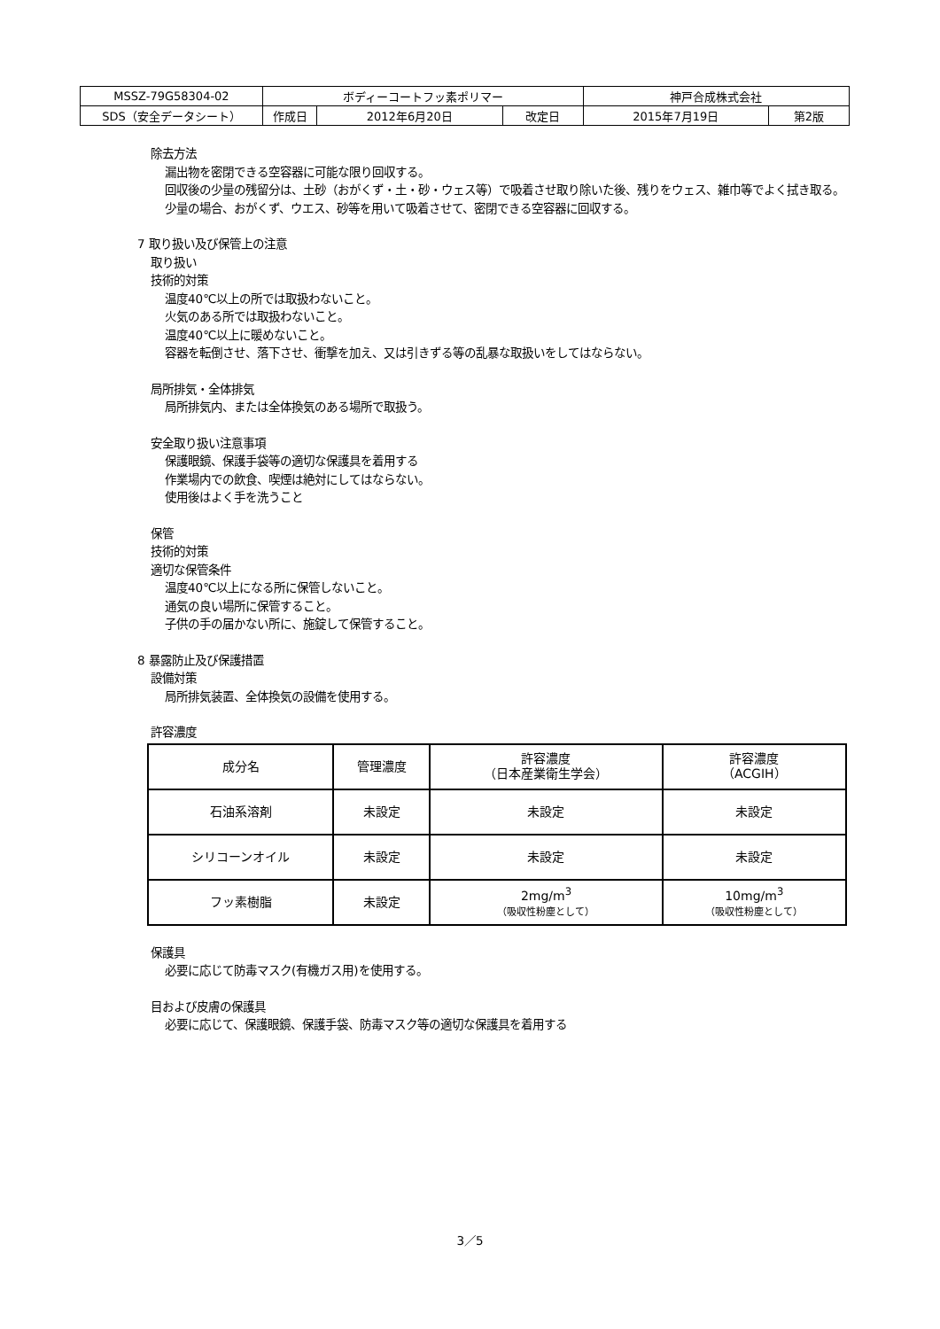| MSSZ-79G58304-02 | ボディーコートフッ素ポリマー | | | 神戸合成株式会社 | |
| SDS（安全データシート） | 作成日 | 2012年6月20日 | 改定日 | 2015年7月19日 | 第2版 |
除去方法
漏出物を密閉できる空容器に可能な限り回収する。
回収後の少量の残留分は、土砂（おがくず・土・砂・ウェス等）で吸着させ取り除いた後、残りをウェス、雑巾等でよく拭き取る。
少量の場合、おがくず、ウエス、砂等を用いて吸着させて、密閉できる空容器に回収する。
7 取り扱い及び保管上の注意
取り扱い
技術的対策
温度40℃以上の所では取扱わないこと。
火気のある所では取扱わないこと。
温度40℃以上に暖めないこと。
容器を転倒させ、落下させ、衝撃を加え、又は引きずる等の乱暴な取扱いをしてはならない。
局所排気・全体排気
局所排気内、または全体換気のある場所で取扱う。
安全取り扱い注意事項
保護眼鏡、保護手袋等の適切な保護具を着用する
作業場内での飲食、喫煙は絶対にしてはならない。
使用後はよく手を洗うこと
保管
技術的対策
適切な保管条件
温度40℃以上になる所に保管しないこと。
通気の良い場所に保管すること。
子供の手の届かない所に、施錠して保管すること。
8 暴露防止及び保護措置
設備対策
局所排気装置、全体換気の設備を使用する。
許容濃度
| 成分名 | 管理濃度 | 許容濃度 （日本産業衛生学会） | 許容濃度 （ACGIH） |
| 石油系溶剤 | 未設定 | 未設定 | 未設定 |
| シリコーンオイル | 未設定 | 未設定 | 未設定 |
| フッ素樹脂 | 未設定 | 2mg/m<sup>3</sup> （吸収性粉塵として） | 10mg/m<sup>3</sup> （吸収性粉塵として） |
保護具
必要に応じて防毒マスク(有機ガス用)を使用する。
目および皮膚の保護具
必要に応じて、保護眼鏡、保護手袋、防毒マスク等の適切な保護具を着用する
3／5